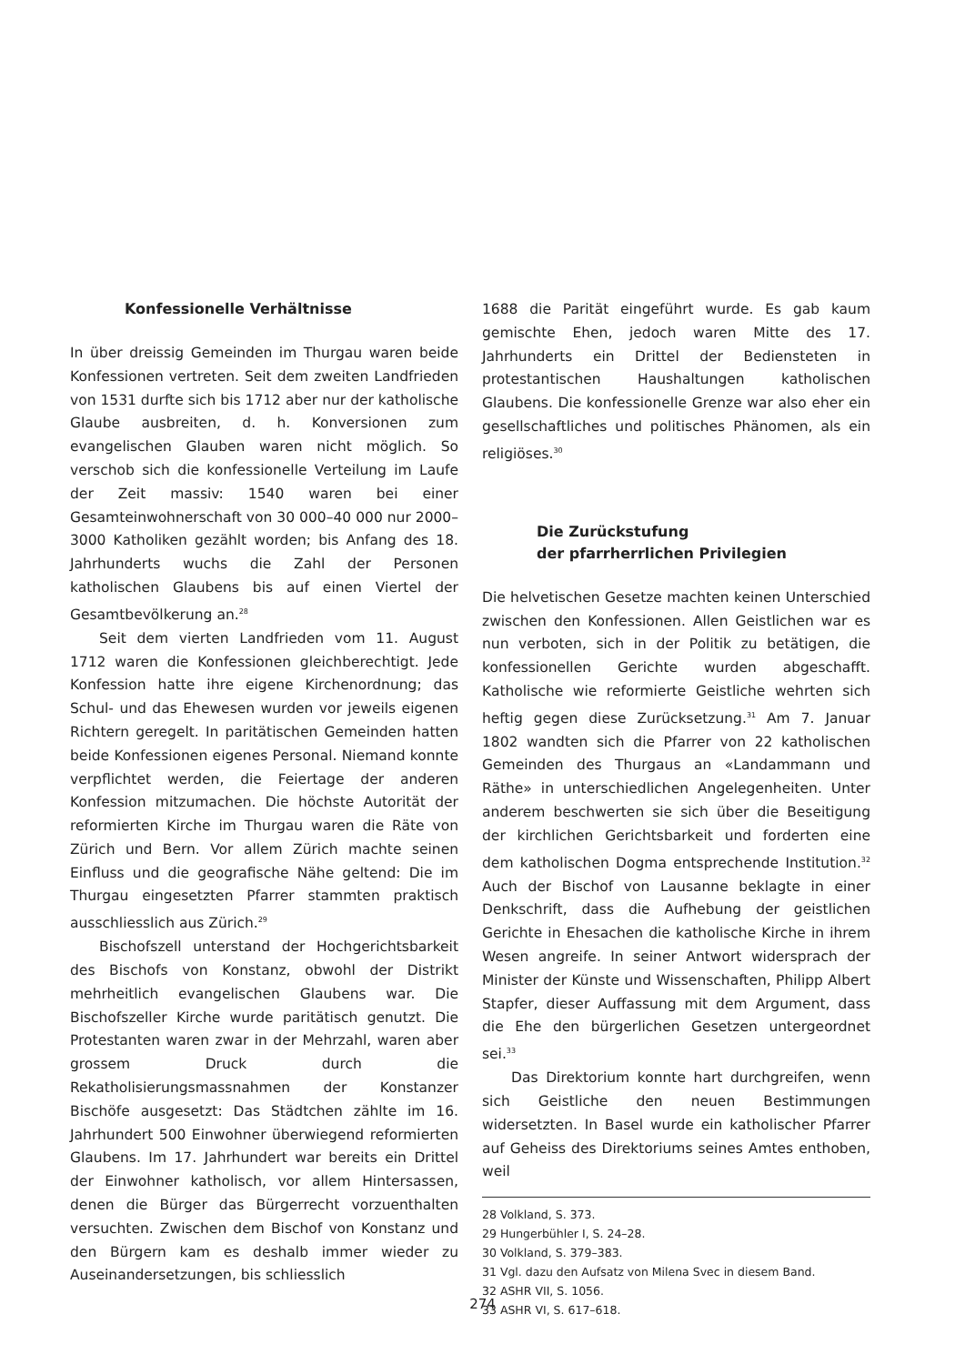Konfessionelle Verhältnisse
In über dreissig Gemeinden im Thurgau waren beide Konfessionen vertreten. Seit dem zweiten Landfrieden von 1531 durfte sich bis 1712 aber nur der katholische Glaube ausbreiten, d. h. Konversionen zum evangelischen Glauben waren nicht möglich. So verschob sich die konfessionelle Verteilung im Laufe der Zeit massiv: 1540 waren bei einer Gesamteinwohnerschaft von 30 000–40 000 nur 2000–3000 Katholiken gezählt worden; bis Anfang des 18. Jahrhunderts wuchs die Zahl der Personen katholischen Glaubens bis auf einen Viertel der Gesamtbevölkerung an.<sup>28</sup>
Seit dem vierten Landfrieden vom 11. August 1712 waren die Konfessionen gleichberechtigt. Jede Konfession hatte ihre eigene Kirchenordnung; das Schul- und das Ehewesen wurden vor jeweils eigenen Richtern geregelt. In paritätischen Gemeinden hatten beide Konfessionen eigenes Personal. Niemand konnte verpflichtet werden, die Feiertage der anderen Konfession mitzumachen. Die höchste Autorität der reformierten Kirche im Thurgau waren die Räte von Zürich und Bern. Vor allem Zürich machte seinen Einfluss und die geografische Nähe geltend: Die im Thurgau eingesetzten Pfarrer stammten praktisch ausschliesslich aus Zürich.<sup>29</sup>
Bischofszell unterstand der Hochgerichtsbarkeit des Bischofs von Konstanz, obwohl der Distrikt mehrheitlich evangelischen Glaubens war. Die Bischofszeller Kirche wurde paritätisch genutzt. Die Protestanten waren zwar in der Mehrzahl, waren aber grossem Druck durch die Rekatholisierungsmassnahmen der Konstanzer Bischöfe ausgesetzt: Das Städtchen zählte im 16. Jahrhundert 500 Einwohner überwiegend reformierten Glaubens. Im 17. Jahrhundert war bereits ein Drittel der Einwohner katholisch, vor allem Hintersassen, denen die Bürger das Bürgerrecht vorzuenthalten versuchten. Zwischen dem Bischof von Konstanz und den Bürgern kam es deshalb immer wieder zu Auseinandersetzungen, bis schliesslich
1688 die Parität eingeführt wurde. Es gab kaum gemischte Ehen, jedoch waren Mitte des 17. Jahrhunderts ein Drittel der Bediensteten in protestantischen Haushaltungen katholischen Glaubens. Die konfessionelle Grenze war also eher ein gesellschaftliches und politisches Phänomen, als ein religiöses.<sup>30</sup>
Die Zurückstufung
der pfarrherrlichen Privilegien
Die helvetischen Gesetze machten keinen Unterschied zwischen den Konfessionen. Allen Geistlichen war es nun verboten, sich in der Politik zu betätigen, die konfessionellen Gerichte wurden abgeschafft. Katholische wie reformierte Geistliche wehrten sich heftig gegen diese Zurücksetzung.<sup>31</sup> Am 7. Januar 1802 wandten sich die Pfarrer von 22 katholischen Gemeinden des Thurgaus an «Landammann und Räthe» in unterschiedlichen Angelegenheiten. Unter anderem beschwerten sie sich über die Beseitigung der kirchlichen Gerichtsbarkeit und forderten eine dem katholischen Dogma entsprechende Institution.<sup>32</sup> Auch der Bischof von Lausanne beklagte in einer Denkschrift, dass die Aufhebung der geistlichen Gerichte in Ehesachen die katholische Kirche in ihrem Wesen angreife. In seiner Antwort widersprach der Minister der Künste und Wissenschaften, Philipp Albert Stapfer, dieser Auffassung mit dem Argument, dass die Ehe den bürgerlichen Gesetzen untergeordnet sei.<sup>33</sup>
Das Direktorium konnte hart durchgreifen, wenn sich Geistliche den neuen Bestimmungen widersetzten. In Basel wurde ein katholischer Pfarrer auf Geheiss des Direktoriums seines Amtes enthoben, weil
28 Volkland, S. 373.
29 Hungerbühler I, S. 24–28.
30 Volkland, S. 379–383.
31 Vgl. dazu den Aufsatz von Milena Svec in diesem Band.
32 ASHR VII, S. 1056.
33 ASHR VI, S. 617–618.
274